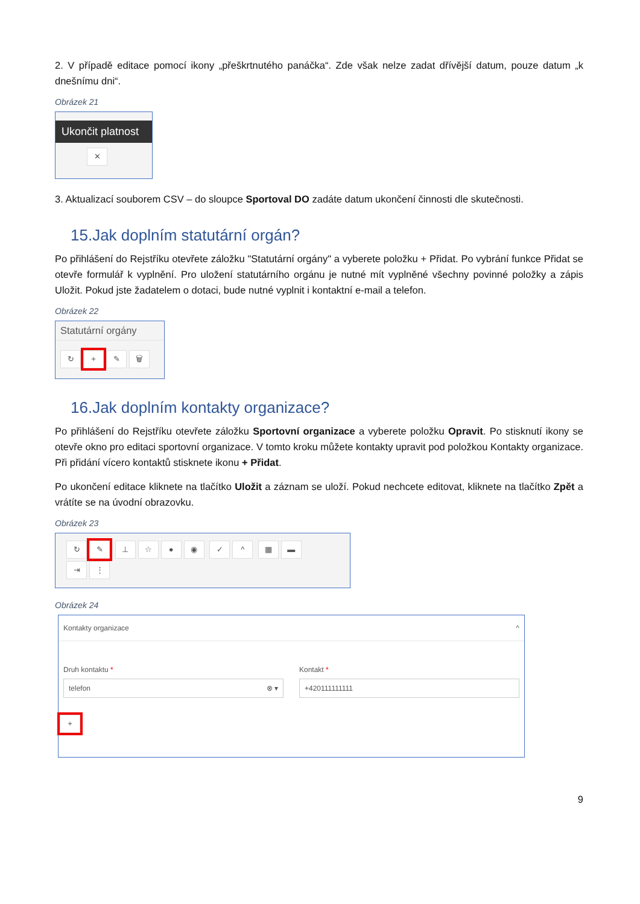2. V případě editace pomocí ikony „přeškrtnutého panáčka“. Zde však nelze zadat dřívější datum, pouze datum „k dnešnímu dni“.
Obrázek 21
Ukončit platnost
✕
3. Aktualizací souborem CSV – do sloupce Sportoval DO zadáte datum ukončení činnosti dle skutečnosti.
15.Jak doplním statutární orgán?
Po přihlášení do Rejstříku otevřete záložku "Statutární orgány" a vyberete položku + Přidat. Po vybrání funkce Přidat se otevře formulář k vyplnění. Pro uložení statutárního orgánu je nutné mít vyplněné všechny povinné položky a zápis Uložit. Pokud jste žadatelem o dotaci, bude nutné vyplnit i kontaktní e-mail a telefon.
Obrázek 22
Statutární orgány
↻ + ✎ 🗑
16.Jak doplním kontakty organizace?
Po přihlášení do Rejstříku otevřete záložku Sportovní organizace a vyberete položku Opravit. Po stisknutí ikony se otevře okno pro editaci sportovní organizace. V tomto kroku můžete kontakty upravit pod položkou Kontakty organizace. Při přidání vícero kontaktů stisknete ikonu + Přidat.
Po ukončení editace kliknete na tlačítko Uložit a záznam se uloží. Pokud nechcete editovat, kliknete na tlačítko Zpět a vrátíte se na úvodní obrazovku.
Obrázek 23
↻ ✎ ⊥ ☆ ● ◉ ✓ ^ ▦ ▬
⇥ ⋮
Obrázek 24
Kontakty organizace ^
Druh kontaktu *
telefon ⊗ ▾
Kontakt *
+420111111111
+
9